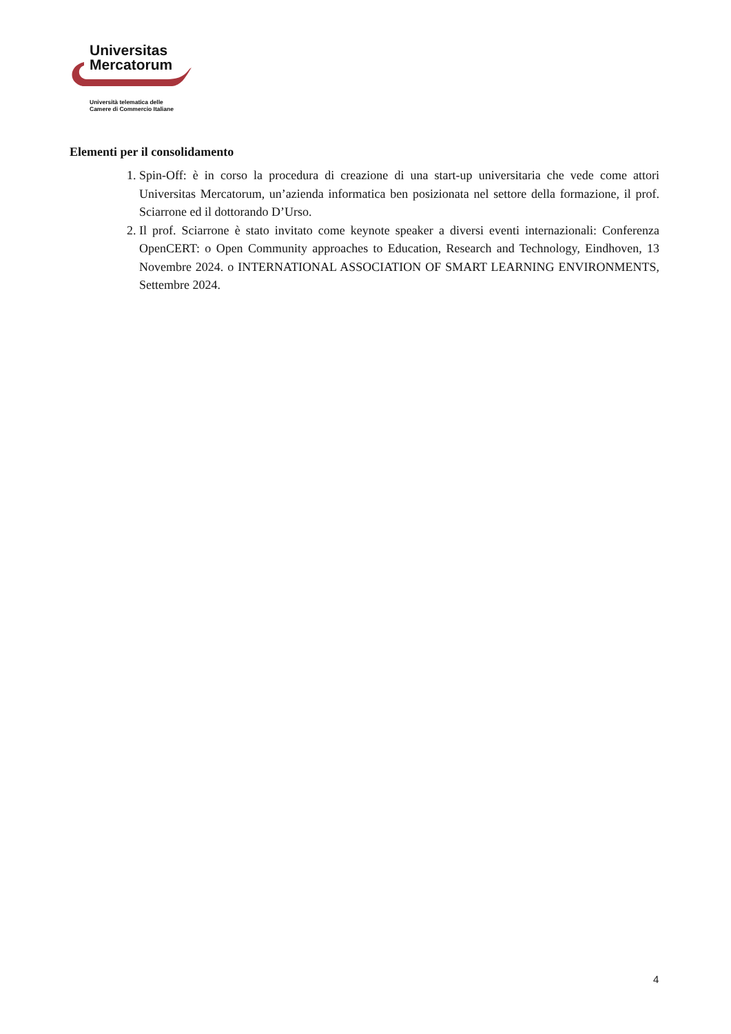Universitas
Mercatorum
Università telematica delle
Camere di Commercio Italiane
Elementi per il consolidamento
1. Spin-Off: è in corso la procedura di creazione di una start-up universitaria che vede come attori Universitas Mercatorum, un’azienda informatica ben posizionata nel settore della formazione, il prof. Sciarrone ed il dottorando D’Urso.
2. Il prof. Sciarrone è stato invitato come keynote speaker a diversi eventi internazionali: Conferenza OpenCERT: o Open Community approaches to Education, Research and Technology, Eindhoven, 13 Novembre 2024. o INTERNATIONAL ASSOCIATION OF SMART LEARNING ENVIRONMENTS, Settembre 2024.
4